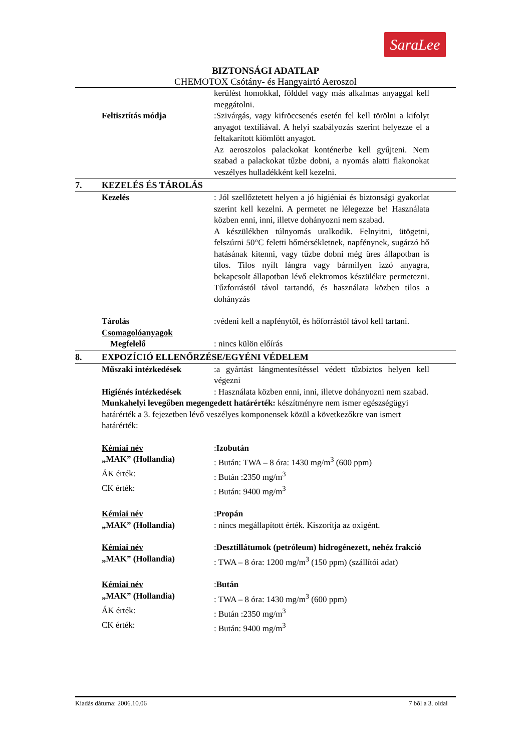SaraLee
BIZTONSÁGI ADATLAP
CHEMOTOX Csótány- és Hangyairtó Aeroszol
kerülést homokkal, földdel vagy más alkalmas anyaggal kell meggátolni.
Feltisztítás módja :Szivárgás, vagy kifröccsenés esetén fel kell törölni a kifolyt anyagot textíliával. A helyi szabályozás szerint helyezze el a feltakarított kiömlött anyagot.
Az aeroszolos palackokat konténerbe kell gyűjteni. Nem szabad a palackokat tűzbe dobni, a nyomás alatti flakonokat veszélyes hulladékként kell kezelni.
7. KEZELÉS ÉS TÁROLÁS
Kezelés : Jól szellőztetett helyen a jó higiéniai és biztonsági gyakorlat szerint kell kezelni. A permetet ne lélegezze be! Használata közben enni, inni, illetve dohányozni nem szabad.
A készülékben túlnyomás uralkodik. Felnyitni, ütögetni, felszúrni 50°C feletti hőmérsékletnek, napfénynek, sugárzó hő hatásának kitenni, vagy tűzbe dobni még üres állapotban is tilos. Tilos nyílt lángra vagy bármilyen izzó anyagra, bekapcsolt állapotban lévő elektromos készülékre permetezni. Tűzforrástól távol tartandó, és használata közben tilos a dohányzás
Tárolás :védeni kell a napfénytől, és hőforrástól távol kell tartani.
Csomagolóanyagok
Megfelelő : nincs külön előírás
8. EXPOZÍCIÓ ELLENŐRZÉSE/EGYÉNI VÉDELEM
Műszaki intézkedések :a gyártást lángmentesítéssel védett tűzbiztos helyen kell végezni
Higiénés intézkedések : Használata közben enni, inni, illetve dohányozni nem szabad.
Munkahelyi levegőben megengedett határérték: készítményre nem ismer egészségügyi határérték a 3. fejezetben lévő veszélyes komponensek közül a következőkre van ismert határérték:
Kémiai név :Izobután
„MAK” (Hollandia) : Bután: TWA – 8 óra: 1430 mg/m<sup>3</sup> (600 ppm)
ÁK érték: : Bután :2350 mg/m<sup>3</sup>
CK érték: : Bután: 9400 mg/m<sup>3</sup>
Kémiai név :Propán
„MAK” (Hollandia) : nincs megállapított érték. Kiszorítja az oxigént.
Kémiai név :Desztillátumok (petróleum) hidrogénezett, nehéz frakció
„MAK” (Hollandia) : TWA – 8 óra: 1200 mg/m<sup>3</sup> (150 ppm) (szállítói adat)
Kémiai név :Bután
„MAK” (Hollandia) : TWA – 8 óra: 1430 mg/m<sup>3</sup> (600 ppm)
ÁK érték: : Bután :2350 mg/m<sup>3</sup>
CK érték: : Bután: 9400 mg/m<sup>3</sup>
Kiadás dátuma: 2006.10.06 7 bõl a 3. oldal